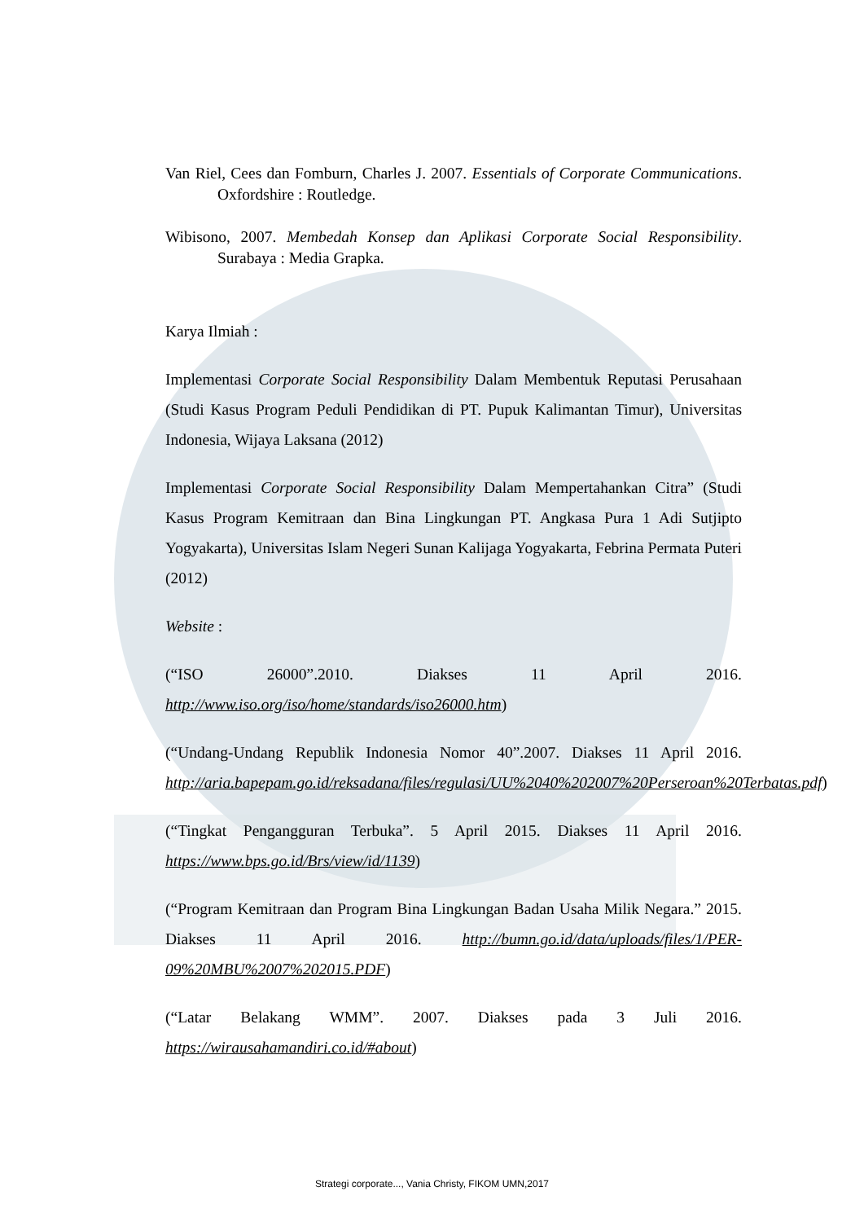Van Riel, Cees dan Fomburn, Charles J. 2007. Essentials of Corporate Communications. Oxfordshire : Routledge.
Wibisono, 2007. Membedah Konsep dan Aplikasi Corporate Social Responsibility. Surabaya : Media Grapka.
Karya Ilmiah :
Implementasi Corporate Social Responsibility Dalam Membentuk Reputasi Perusahaan (Studi Kasus Program Peduli Pendidikan di PT. Pupuk Kalimantan Timur), Universitas Indonesia, Wijaya Laksana (2012)
Implementasi Corporate Social Responsibility Dalam Mempertahankan Citra” (Studi Kasus Program Kemitraan dan Bina Lingkungan PT. Angkasa Pura 1 Adi Sutjipto Yogyakarta), Universitas Islam Negeri Sunan Kalijaga Yogyakarta, Febrina Permata Puteri (2012)
Website :
(“ISO 26000”.2010. Diakses 11 April 2016. http://www.iso.org/iso/home/standards/iso26000.htm)
(“Undang-Undang Republik Indonesia Nomor 40”.2007. Diakses 11 April 2016. http://aria.bapepam.go.id/reksadana/files/regulasi/UU%2040%202007%20Perseroan%20Terbatas.pdf)
(“Tingkat Pengangguran Terbuka”. 5 April 2015. Diakses 11 April 2016. https://www.bps.go.id/Brs/view/id/1139)
(“Program Kemitraan dan Program Bina Lingkungan Badan Usaha Milik Negara.” 2015. Diakses 11 April 2016. http://bumn.go.id/data/uploads/files/1/PER-09%20MBU%2007%202015.PDF)
(“Latar Belakang WMM”. 2007. Diakses pada 3 Juli 2016. https://wirausahamandiri.co.id/#about)
Strategi corporate..., Vania Christy, FIKOM UMN,2017